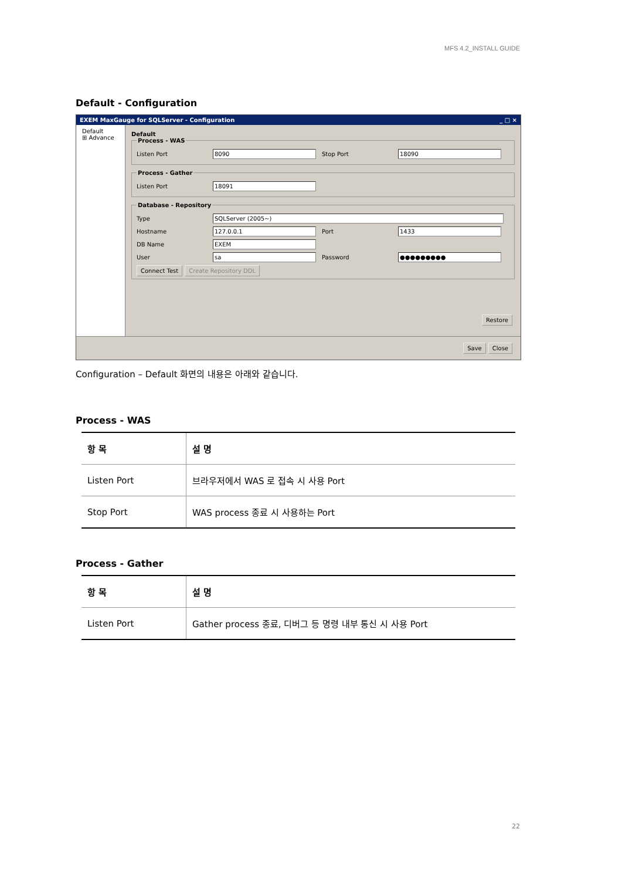MFS 4.2_INSTALL GUIDE
Default - Configuration
EXEM MaxGauge for SQLServer - Configuration _ □ ×
Default
⊞ Advance
Default Process - WAS
Listen Port 8090 Stop Port 18090
Process - Gather
Listen Port 18091
Database - Repository
Type SQLServer (2005~)
Hostname 127.0.0.1 Port 1433
DB Name EXEM
User sa Password ●●●●●●●●●
Connect Test Create Repository DDL
Restore
Save Close
Configuration – Default 화면의 내용은 아래와 같습니다.
Process - WAS
| 항 목 | 설 명 |
| --- | --- |
| Listen Port | 브라우저에서 WAS 로 접속 시 사용 Port |
| Stop Port | WAS process 종료 시 사용하는 Port |
Process - Gather
| 항 목 | 설 명 |
| --- | --- |
| Listen Port | Gather process 종료, 디버그 등 명령 내부 통신 시 사용 Port |
22